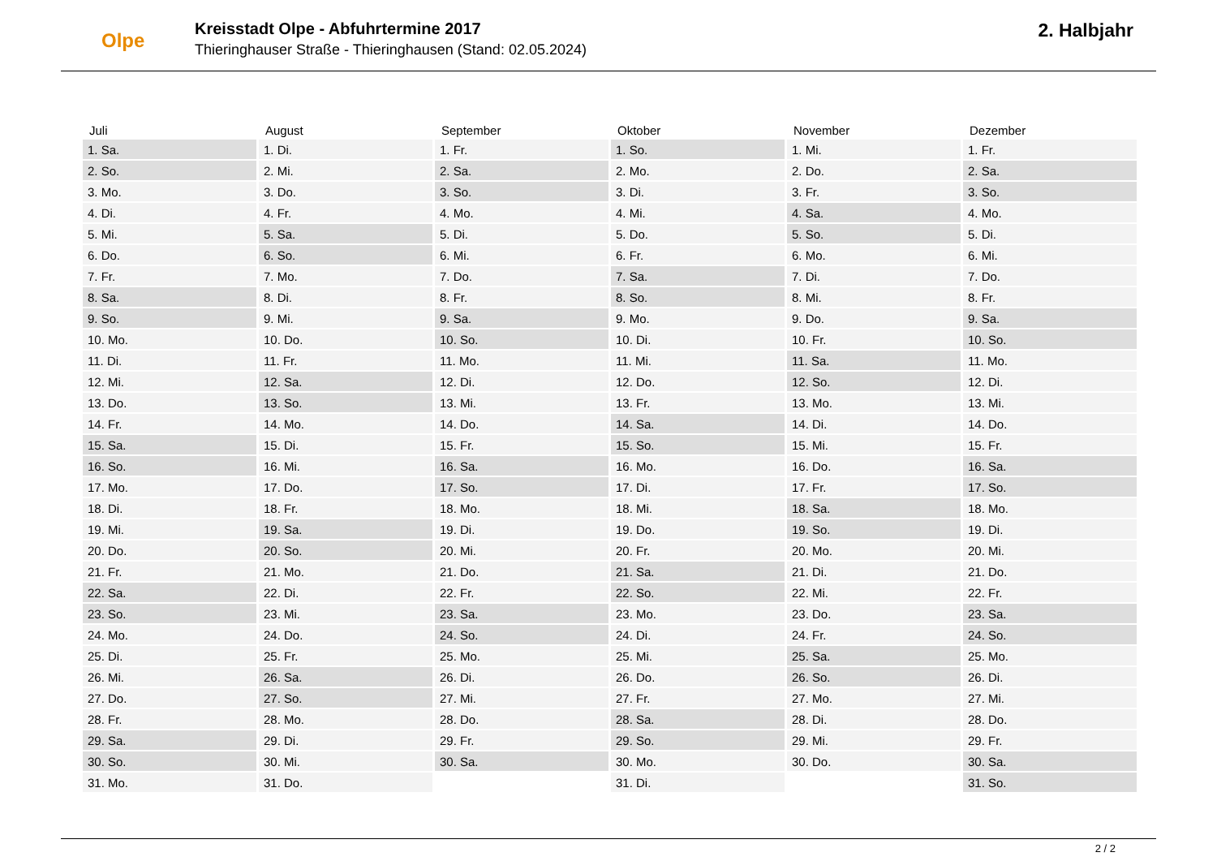Olpe
Kreisstadt Olpe - Abfuhrtermine 2017
Thieringhauser Straße - Thieringhausen (Stand: 02.05.2024)
2. Halbjahr
| Juli | August | September | Oktober | November | Dezember |
| --- | --- | --- | --- | --- | --- |
| 1. Sa. | 1. Di. | 1. Fr. | 1. So. | 1. Mi. | 1. Fr. |
| 2. So. | 2. Mi. | 2. Sa. | 2. Mo. | 2. Do. | 2. Sa. |
| 3. Mo. | 3. Do. | 3. So. | 3. Di. | 3. Fr. | 3. So. |
| 4. Di. | 4. Fr. | 4. Mo. | 4. Mi. | 4. Sa. | 4. Mo. |
| 5. Mi. | 5. Sa. | 5. Di. | 5. Do. | 5. So. | 5. Di. |
| 6. Do. | 6. So. | 6. Mi. | 6. Fr. | 6. Mo. | 6. Mi. |
| 7. Fr. | 7. Mo. | 7. Do. | 7. Sa. | 7. Di. | 7. Do. |
| 8. Sa. | 8. Di. | 8. Fr. | 8. So. | 8. Mi. | 8. Fr. |
| 9. So. | 9. Mi. | 9. Sa. | 9. Mo. | 9. Do. | 9. Sa. |
| 10. Mo. | 10. Do. | 10. So. | 10. Di. | 10. Fr. | 10. So. |
| 11. Di. | 11. Fr. | 11. Mo. | 11. Mi. | 11. Sa. | 11. Mo. |
| 12. Mi. | 12. Sa. | 12. Di. | 12. Do. | 12. So. | 12. Di. |
| 13. Do. | 13. So. | 13. Mi. | 13. Fr. | 13. Mo. | 13. Mi. |
| 14. Fr. | 14. Mo. | 14. Do. | 14. Sa. | 14. Di. | 14. Do. |
| 15. Sa. | 15. Di. | 15. Fr. | 15. So. | 15. Mi. | 15. Fr. |
| 16. So. | 16. Mi. | 16. Sa. | 16. Mo. | 16. Do. | 16. Sa. |
| 17. Mo. | 17. Do. | 17. So. | 17. Di. | 17. Fr. | 17. So. |
| 18. Di. | 18. Fr. | 18. Mo. | 18. Mi. | 18. Sa. | 18. Mo. |
| 19. Mi. | 19. Sa. | 19. Di. | 19. Do. | 19. So. | 19. Di. |
| 20. Do. | 20. So. | 20. Mi. | 20. Fr. | 20. Mo. | 20. Mi. |
| 21. Fr. | 21. Mo. | 21. Do. | 21. Sa. | 21. Di. | 21. Do. |
| 22. Sa. | 22. Di. | 22. Fr. | 22. So. | 22. Mi. | 22. Fr. |
| 23. So. | 23. Mi. | 23. Sa. | 23. Mo. | 23. Do. | 23. Sa. |
| 24. Mo. | 24. Do. | 24. So. | 24. Di. | 24. Fr. | 24. So. |
| 25. Di. | 25. Fr. | 25. Mo. | 25. Mi. | 25. Sa. | 25. Mo. |
| 26. Mi. | 26. Sa. | 26. Di. | 26. Do. | 26. So. | 26. Di. |
| 27. Do. | 27. So. | 27. Mi. | 27. Fr. | 27. Mo. | 27. Mi. |
| 28. Fr. | 28. Mo. | 28. Do. | 28. Sa. | 28. Di. | 28. Do. |
| 29. Sa. | 29. Di. | 29. Fr. | 29. So. | 29. Mi. | 29. Fr. |
| 30. So. | 30. Mi. | 30. Sa. | 30. Mo. | 30. Do. | 30. Sa. |
| 31. Mo. | 31. Do. | | 31. Di. | | 31. So. |
2 / 2